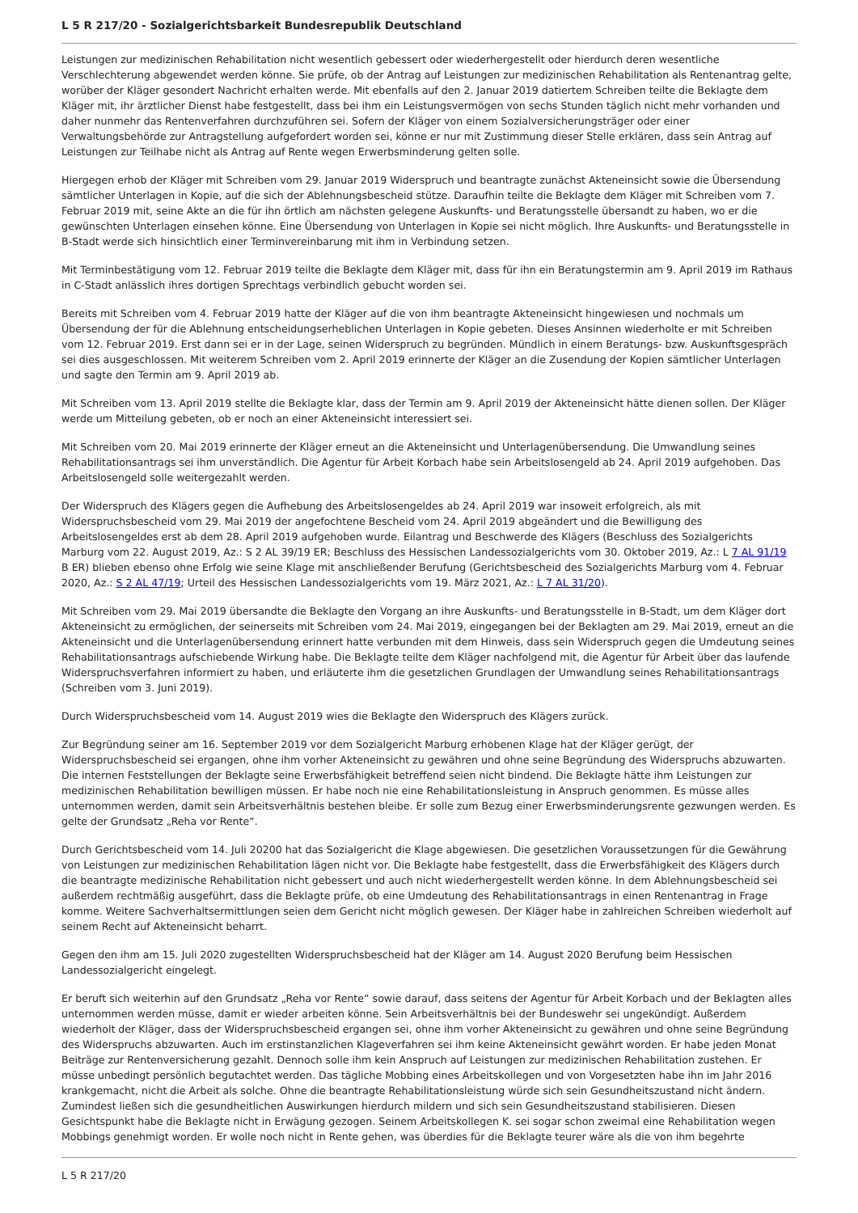L 5 R 217/20 - Sozialgerichtsbarkeit Bundesrepublik Deutschland
Leistungen zur medizinischen Rehabilitation nicht wesentlich gebessert oder wiederhergestellt oder hierdurch deren wesentliche Verschlechterung abgewendet werden könne. Sie prüfe, ob der Antrag auf Leistungen zur medizinischen Rehabilitation als Rentenantrag gelte, worüber der Kläger gesondert Nachricht erhalten werde. Mit ebenfalls auf den 2. Januar 2019 datiertem Schreiben teilte die Beklagte dem Kläger mit, ihr ärztlicher Dienst habe festgestellt, dass bei ihm ein Leistungsvermögen von sechs Stunden täglich nicht mehr vorhanden und daher nunmehr das Rentenverfahren durchzuführen sei. Sofern der Kläger von einem Sozialversicherungsträger oder einer Verwaltungsbehörde zur Antragstellung aufgefordert worden sei, könne er nur mit Zustimmung dieser Stelle erklären, dass sein Antrag auf Leistungen zur Teilhabe nicht als Antrag auf Rente wegen Erwerbsminderung gelten solle.
Hiergegen erhob der Kläger mit Schreiben vom 29. Januar 2019 Widerspruch und beantragte zunächst Akteneinsicht sowie die Übersendung sämtlicher Unterlagen in Kopie, auf die sich der Ablehnungsbescheid stütze. Daraufhin teilte die Beklagte dem Kläger mit Schreiben vom 7. Februar 2019 mit, seine Akte an die für ihn örtlich am nächsten gelegene Auskunfts- und Beratungsstelle übersandt zu haben, wo er die gewünschten Unterlagen einsehen könne. Eine Übersendung von Unterlagen in Kopie sei nicht möglich. Ihre Auskunfts- und Beratungsstelle in B-Stadt werde sich hinsichtlich einer Terminvereinbarung mit ihm in Verbindung setzen.
Mit Terminbestätigung vom 12. Februar 2019 teilte die Beklagte dem Kläger mit, dass für ihn ein Beratungstermin am 9. April 2019 im Rathaus in C-Stadt anlässlich ihres dortigen Sprechtags verbindlich gebucht worden sei.
Bereits mit Schreiben vom 4. Februar 2019 hatte der Kläger auf die von ihm beantragte Akteneinsicht hingewiesen und nochmals um Übersendung der für die Ablehnung entscheidungserheblichen Unterlagen in Kopie gebeten. Dieses Ansinnen wiederholte er mit Schreiben vom 12. Februar 2019. Erst dann sei er in der Lage, seinen Widerspruch zu begründen. Mündlich in einem Beratungs- bzw. Auskunftsgespräch sei dies ausgeschlossen. Mit weiterem Schreiben vom 2. April 2019 erinnerte der Kläger an die Zusendung der Kopien sämtlicher Unterlagen und sagte den Termin am 9. April 2019 ab.
Mit Schreiben vom 13. April 2019 stellte die Beklagte klar, dass der Termin am 9. April 2019 der Akteneinsicht hätte dienen sollen. Der Kläger werde um Mitteilung gebeten, ob er noch an einer Akteneinsicht interessiert sei.
Mit Schreiben vom 20. Mai 2019 erinnerte der Kläger erneut an die Akteneinsicht und Unterlagenübersendung. Die Umwandlung seines Rehabilitationsantrags sei ihm unverständlich. Die Agentur für Arbeit Korbach habe sein Arbeitslosengeld ab 24. April 2019 aufgehoben. Das Arbeitslosengeld solle weitergezahlt werden.
Der Widerspruch des Klägers gegen die Aufhebung des Arbeitslosengeldes ab 24. April 2019 war insoweit erfolgreich, als mit Widerspruchsbescheid vom 29. Mai 2019 der angefochtene Bescheid vom 24. April 2019 abgeändert und die Bewilligung des Arbeitslosengeldes erst ab dem 28. April 2019 aufgehoben wurde. Eilantrag und Beschwerde des Klägers (Beschluss des Sozialgerichts Marburg vom 22. August 2019, Az.: S 2 AL 39/19 ER; Beschluss des Hessischen Landessozialgerichts vom 30. Oktober 2019, Az.: L 7 AL 91/19 B ER) blieben ebenso ohne Erfolg wie seine Klage mit anschließender Berufung (Gerichtsbescheid des Sozialgerichts Marburg vom 4. Februar 2020, Az.: S 2 AL 47/19; Urteil des Hessischen Landessozialgerichts vom 19. März 2021, Az.: L 7 AL 31/20).
Mit Schreiben vom 29. Mai 2019 übersandte die Beklagte den Vorgang an ihre Auskunfts- und Beratungsstelle in B-Stadt, um dem Kläger dort Akteneinsicht zu ermöglichen, der seinerseits mit Schreiben vom 24. Mai 2019, eingegangen bei der Beklagten am 29. Mai 2019, erneut an die Akteneinsicht und die Unterlagenübersendung erinnert hatte verbunden mit dem Hinweis, dass sein Widerspruch gegen die Umdeutung seines Rehabilitationsantrags aufschiebende Wirkung habe. Die Beklagte teilte dem Kläger nachfolgend mit, die Agentur für Arbeit über das laufende Widerspruchsverfahren informiert zu haben, und erläuterte ihm die gesetzlichen Grundlagen der Umwandlung seines Rehabilitationsantrags (Schreiben vom 3. Juni 2019).
Durch Widerspruchsbescheid vom 14. August 2019 wies die Beklagte den Widerspruch des Klägers zurück.
Zur Begründung seiner am 16. September 2019 vor dem Sozialgericht Marburg erhobenen Klage hat der Kläger gerügt, der Widerspruchsbescheid sei ergangen, ohne ihm vorher Akteneinsicht zu gewähren und ohne seine Begründung des Widerspruchs abzuwarten. Die internen Feststellungen der Beklagte seine Erwerbsfähigkeit betreffend seien nicht bindend. Die Beklagte hätte ihm Leistungen zur medizinischen Rehabilitation bewilligen müssen. Er habe noch nie eine Rehabilitationsleistung in Anspruch genommen. Es müsse alles unternommen werden, damit sein Arbeitsverhältnis bestehen bleibe. Er solle zum Bezug einer Erwerbsminderungsrente gezwungen werden. Es gelte der Grundsatz „Reha vor Rente“.
Durch Gerichtsbescheid vom 14. Juli 20200 hat das Sozialgericht die Klage abgewiesen. Die gesetzlichen Voraussetzungen für die Gewährung von Leistungen zur medizinischen Rehabilitation lägen nicht vor. Die Beklagte habe festgestellt, dass die Erwerbsfähigkeit des Klägers durch die beantragte medizinische Rehabilitation nicht gebessert und auch nicht wiederhergestellt werden könne. In dem Ablehnungsbescheid sei außerdem rechtmäßig ausgeführt, dass die Beklagte prüfe, ob eine Umdeutung des Rehabilitationsantrags in einen Rentenantrag in Frage komme. Weitere Sachverhaltsermittlungen seien dem Gericht nicht möglich gewesen. Der Kläger habe in zahlreichen Schreiben wiederholt auf seinem Recht auf Akteneinsicht beharrt.
Gegen den ihm am 15. Juli 2020 zugestellten Widerspruchsbescheid hat der Kläger am 14. August 2020 Berufung beim Hessischen Landessozialgericht eingelegt.
Er beruft sich weiterhin auf den Grundsatz „Reha vor Rente“ sowie darauf, dass seitens der Agentur für Arbeit Korbach und der Beklagten alles unternommen werden müsse, damit er wieder arbeiten könne. Sein Arbeitsverhältnis bei der Bundeswehr sei ungekündigt. Außerdem wiederholt der Kläger, dass der Widerspruchsbescheid ergangen sei, ohne ihm vorher Akteneinsicht zu gewähren und ohne seine Begründung des Widerspruchs abzuwarten. Auch im erstinstanzlichen Klageverfahren sei ihm keine Akteneinsicht gewährt worden. Er habe jeden Monat Beiträge zur Rentenversicherung gezahlt. Dennoch solle ihm kein Anspruch auf Leistungen zur medizinischen Rehabilitation zustehen. Er müsse unbedingt persönlich begutachtet werden. Das tägliche Mobbing eines Arbeitskollegen und von Vorgesetzten habe ihn im Jahr 2016 krankgemacht, nicht die Arbeit als solche. Ohne die beantragte Rehabilitationsleistung würde sich sein Gesundheitszustand nicht ändern. Zumindest ließen sich die gesundheitlichen Auswirkungen hierdurch mildern und sich sein Gesundheitszustand stabilisieren. Diesen Gesichtspunkt habe die Beklagte nicht in Erwägung gezogen. Seinem Arbeitskollegen K. sei sogar schon zweimal eine Rehabilitation wegen Mobbings genehmigt worden. Er wolle noch nicht in Rente gehen, was überdies für die Beklagte teurer wäre als die von ihm begehrte
L 5 R 217/20